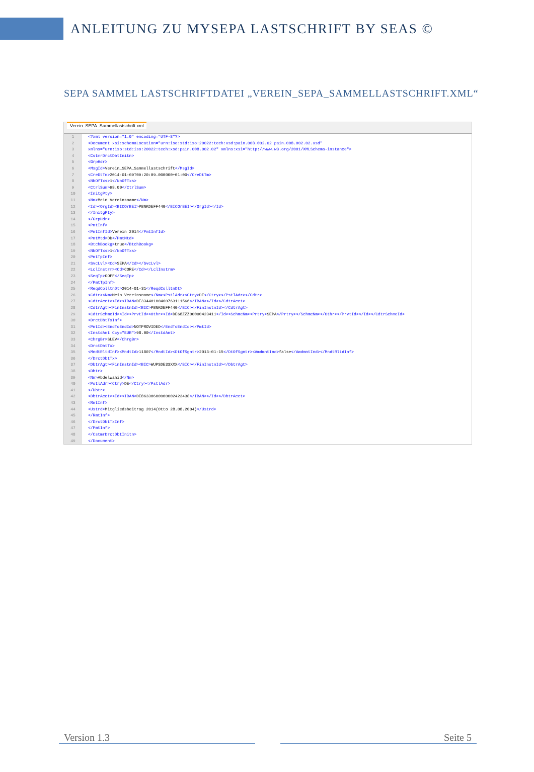ANLEITUNG ZU MYSEPA LASTSCHRIFT BY SEAS ©
SEPA SAMMEL LASTSCHRIFTDATEI „VEREIN_SEPA_SAMMELLASTSCHRIFT.XML“
Verein_SEPA_Sammellastschrift.xml
1 <?xml version="1.0" encoding="UTF-8"?>
2 <Document xsi:schemaLocation="urn:iso:std:iso:20022:tech:xsd:pain.008.002.02 pain.008.002.02.xsd"
3 xmlns="urn:iso:std:iso:20022:tech:xsd:pain.008.002.02" xmlns:xsi="http://www.w3.org/2001/XMLSchema-instance">
4 <CstmrDrctDbtInitn>
5 <GrpHdr>
6 <MsgId> Verein_SEPA_Sammellastschrift </MsgId>
7 <CreDtTm> 2014-01-09T09:20:09.000000+01:00 </CreDtTm>
8 <NbOfTxs> 1 </NbOfTxs>
9 <CtrlSum> 98.00 </CtrlSum>
10 <InitgPty>
11 <Nm> Mein Vereinsname </Nm>
12 <Id><OrgId><BICOrBEI> PBNKDEFF440 </BICOrBEI></OrgId></Id>
13 </InitgPty>
14 </GrpHdr>
15 <PmtInf>
16 <PmtInfId> Verein 2014 </PmtInfId>
17 <PmtMtd> DD </PmtMtd>
18 <BtchBookg> true </BtchBookg>
19 <NbOfTxs> 1 </NbOfTxs>
20 <PmtTpInf>
21 <SvcLvl><Cd> SEPA </Cd></SvcLvl>
22 <LclInstrm><Cd> CORE </Cd></LclInstrm>
23 <SeqTp> OOFF </SeqTp>
24 </PmtTpInf>
25 <ReqdColltnDt> 2014-01-31 </ReqdColltnDt>
26 <Cdtr><Nm> Mein Vereinsname </Nm><PstlAdr><Ctry> DE </Ctry></PstlAdr></Cdtr>
27 <CdtrAcct><Id><IBAN> DE33440100460763111566 </IBAN></Id></CdtrAcct>
28 <CdtrAgt><FinInstnId><BIC> PBNKDEFF440 </BIC></FinInstnId></CdtrAgt>
29 <CdtrSchmeId><Id><PrvtId><Othr><Id> DE68ZZZ00000423411 </Id><SchmeNm><Prtry> SEPA </Prtry></SchmeNm></Othr></PrvtId></Id></CdtrSchmeId>
30 <DrctDbtTxInf>
31 <PmtId><EndToEndId> NOTPROVIDED </EndToEndId></PmtId>
32 <InstdAmt Ccy="EUR"> 98.00 </InstdAmt>
33 <ChrgBr> SLEV </ChrgBr>
34 <DrctDbtTx>
35 <MndtRltdInf><MndtId> 11807 </MndtId><DtOfSgntr> 2013-01-15 </DtOfSgntr><AmdmntInd> false </AmdmntInd></MndtRltdInf>
36 </DrctDbtTx>
37 <DbtrAgt><FinInstnId><BIC> WUPSDE33XXX </BIC></FinInstnId></DbtrAgt>
38 <Dbtr>
39 <Nm> Abdelwahid </Nm>
40 <PstlAdr><Ctry> DE </Ctry></PstlAdr>
41 </Dbtr>
42 <DbtrAcct><Id><IBAN> DE86330600000002423438 </IBAN></Id></DbtrAcct>
43 <RmtInf>
44 <Ustrd> Mitgliedsbeitrag 2014(Otto 28.08.2004) </Ustrd>
45 </RmtInf>
46 </DrctDbtTxInf>
47 </PmtInf>
48 </CstmrDrctDbtInitn>
49 </Document>
Version 1.3 Seite 5